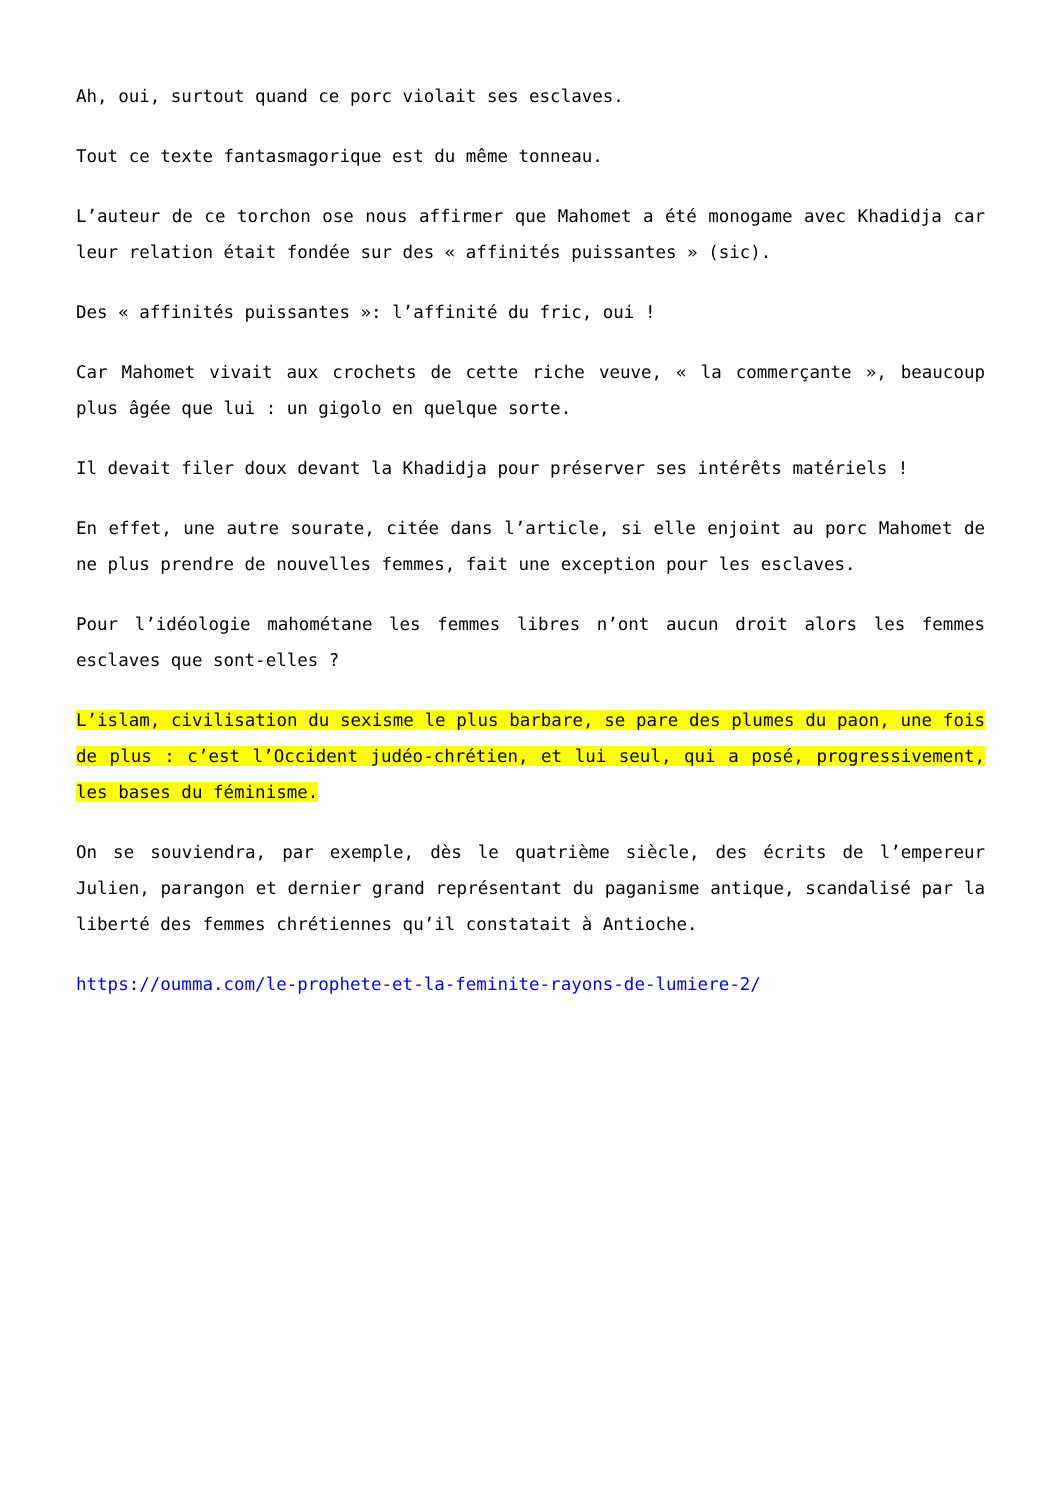Ah, oui, surtout quand ce porc violait ses esclaves.
Tout ce texte fantasmagorique est du même tonneau.
L’auteur de ce torchon ose nous affirmer que Mahomet a été monogame avec Khadidja car leur relation était fondée sur des « affinités puissantes » (sic).
Des « affinités puissantes »: l’affinité du fric, oui !
Car Mahomet vivait aux crochets de cette riche veuve, « la commerçante », beaucoup plus âgée que lui : un gigolo en quelque sorte.
Il devait filer doux devant la Khadidja pour préserver ses intérêts matériels !
En effet, une autre sourate, citée dans l’article, si elle enjoint au porc Mahomet de ne plus prendre de nouvelles femmes, fait une exception pour les esclaves.
Pour l’idéologie mahométane les femmes libres n’ont aucun droit alors les femmes esclaves que sont-elles ?
L’islam, civilisation du sexisme le plus barbare, se pare des plumes du paon, une fois de plus : c’est l’Occident judéo-chrétien, et lui seul, qui a posé, progressivement, les bases du féminisme.
On se souviendra, par exemple, dès le quatrième siècle, des écrits de l’empereur Julien, parangon et dernier grand représentant du paganisme antique, scandalisé par la liberté des femmes chrétiennes qu’il constatait à Antioche.
https://oumma.com/le-prophete-et-la-feminite-rayons-de-lumiere-2/